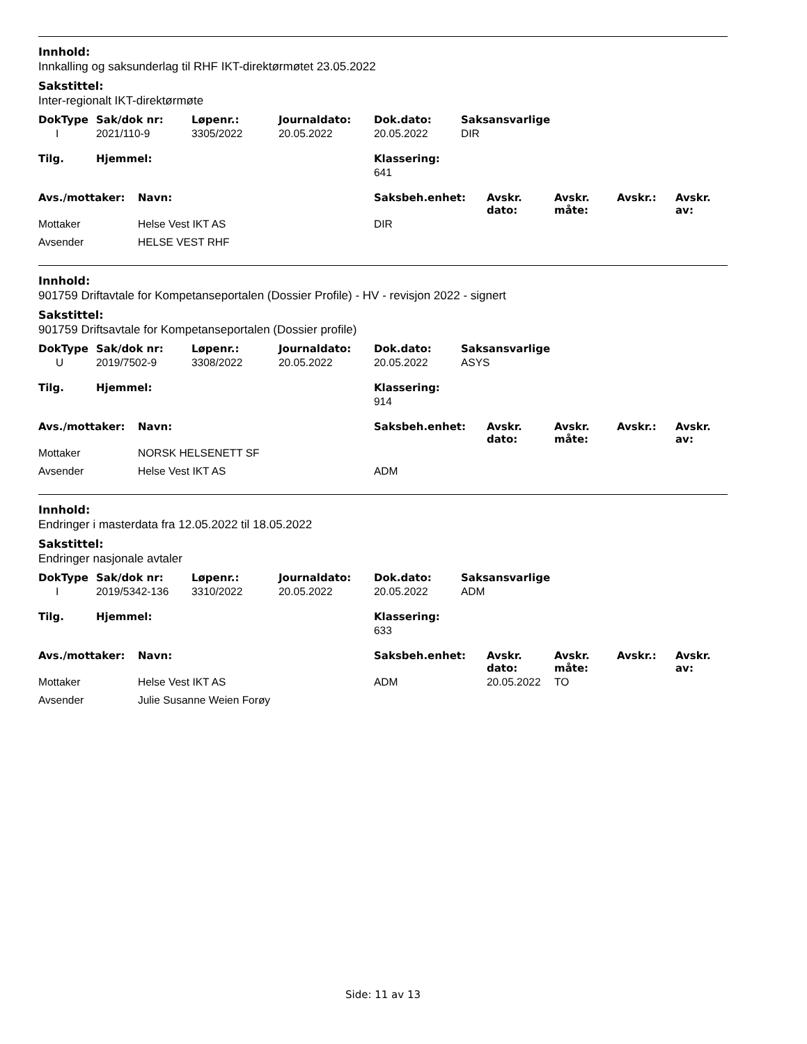Innhold:
Innkalling og saksunderlag til RHF IKT-direktørmøtet 23.05.2022
Sakstittel:
Inter-regionalt IKT-direktørmøte
| DokType | Sak/dok nr: | Løpenr.: | Journaldato: | Dok.dato: | Saksansvarlige |
| --- | --- | --- | --- | --- | --- |
| I | 2021/110-9 | 3305/2022 | 20.05.2022 | 20.05.2022 | DIR |
| Tilg. | Hjemmel: | Klassering: |
| --- | --- | --- |
| | | 641 |
| Avs./mottaker: | Navn: | Saksbeh.enhet: | Avskr. dato: | Avskr. måte: | Avskr.: | Avskr. av: |
| --- | --- | --- | --- | --- | --- | --- |
| Mottaker | Helse Vest IKT AS | DIR | | | | |
| Avsender | HELSE VEST RHF | | | | | |
Innhold:
901759 Driftavtale for Kompetanseportalen (Dossier Profile) - HV - revisjon 2022 - signert
Sakstittel:
901759 Driftsavtale for Kompetanseportalen (Dossier profile)
| DokType | Sak/dok nr: | Løpenr.: | Journaldato: | Dok.dato: | Saksansvarlige |
| --- | --- | --- | --- | --- | --- |
| U | 2019/7502-9 | 3308/2022 | 20.05.2022 | 20.05.2022 | ASYS |
| Tilg. | Hjemmel: | Klassering: |
| --- | --- | --- |
| | | 914 |
| Avs./mottaker: | Navn: | Saksbeh.enhet: | Avskr. dato: | Avskr. måte: | Avskr.: | Avskr. av: |
| --- | --- | --- | --- | --- | --- | --- |
| Mottaker | NORSK HELSENETT SF | | | | | |
| Avsender | Helse Vest IKT AS | ADM | | | | |
Innhold:
Endringer i masterdata fra 12.05.2022 til 18.05.2022
Sakstittel:
Endringer nasjonale avtaler
| DokType | Sak/dok nr: | Løpenr.: | Journaldato: | Dok.dato: | Saksansvarlige |
| --- | --- | --- | --- | --- | --- |
| I | 2019/5342-136 | 3310/2022 | 20.05.2022 | 20.05.2022 | ADM |
| Tilg. | Hjemmel: | Klassering: |
| --- | --- | --- |
| | | 633 |
| Avs./mottaker: | Navn: | Saksbeh.enhet: | Avskr. dato: | Avskr. måte: | Avskr.: | Avskr. av: |
| --- | --- | --- | --- | --- | --- | --- |
| Mottaker | Helse Vest IKT AS | ADM | 20.05.2022 | TO | | |
| Avsender | Julie Susanne Weien Forøy | | | | | |
Side: 11 av 13